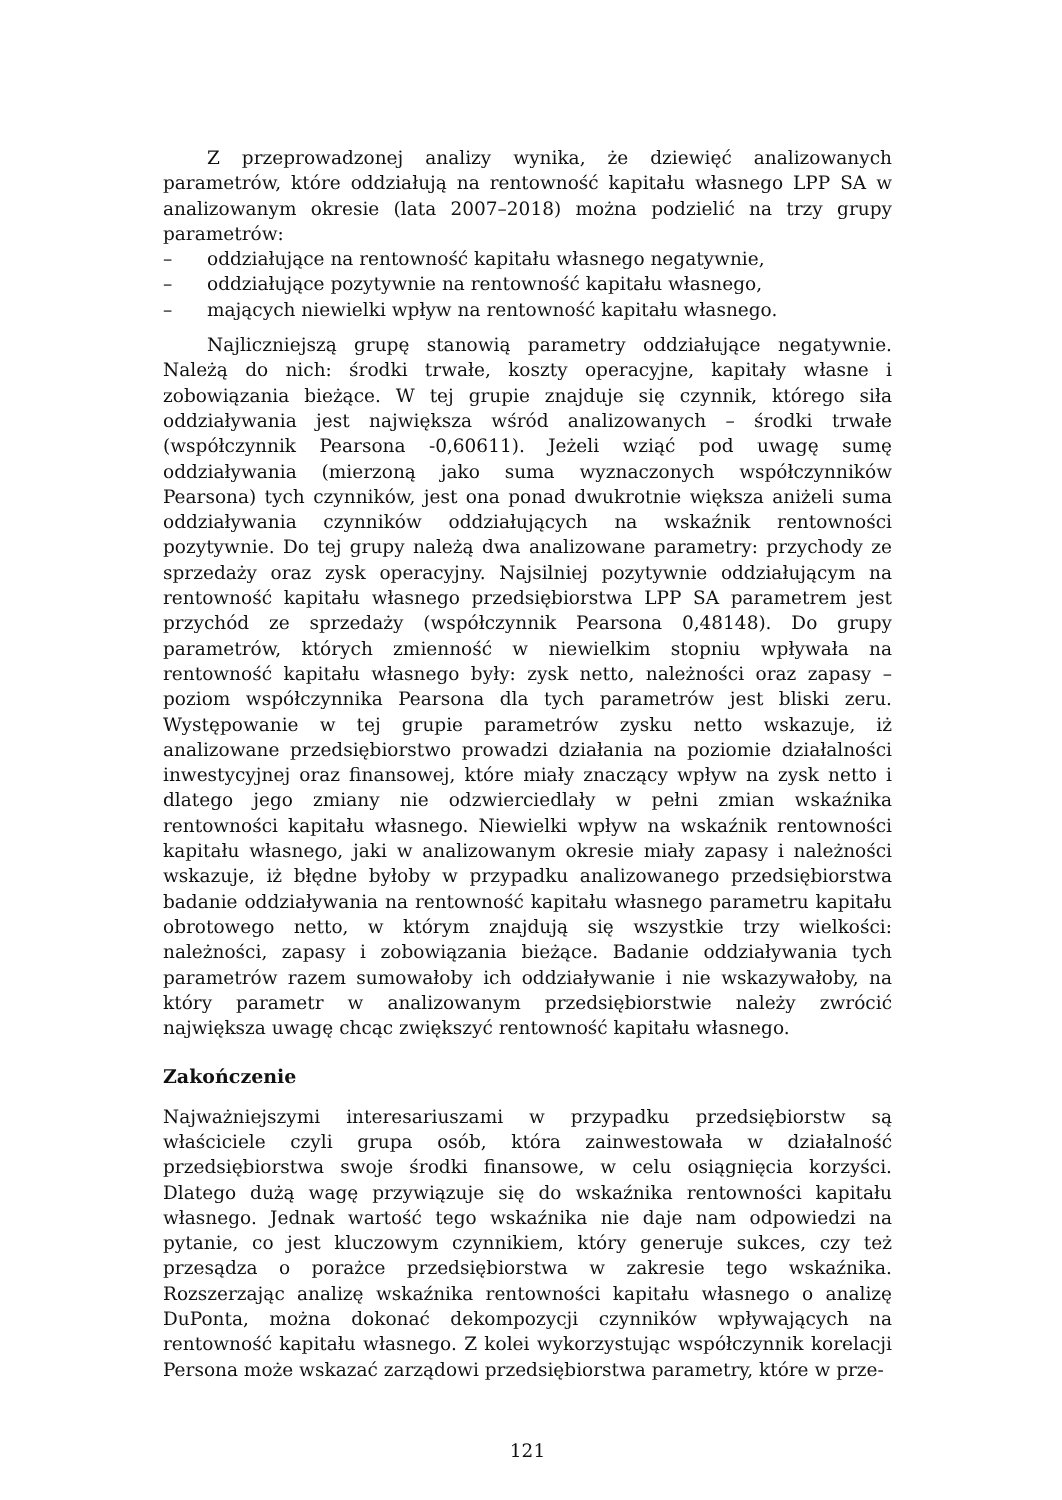Z przeprowadzonej analizy wynika, że dziewięć analizowanych parametrów, które oddziałują na rentowność kapitału własnego LPP SA w analizowanym okresie (lata 2007–2018) można podzielić na trzy grupy parametrów:
– oddziałujące na rentowność kapitału własnego negatywnie,
– oddziałujące pozytywnie na rentowność kapitału własnego,
– mających niewielki wpływ na rentowność kapitału własnego.
Najliczniejszą grupę stanowią parametry oddziałujące negatywnie. Należą do nich: środki trwałe, koszty operacyjne, kapitały własne i zobowiązania bieżące. W tej grupie znajduje się czynnik, którego siła oddziaływania jest największa wśród analizowanych – środki trwałe (współczynnik Pearsona -0,60611). Jeżeli wziąć pod uwagę sumę oddziaływania (mierzoną jako suma wyznaczonych współczynników Pearsona) tych czynników, jest ona ponad dwukrotnie większa aniżeli suma oddziaływania czynników oddziałujących na wskaźnik rentowności pozytywnie. Do tej grupy należą dwa analizowane parametry: przychody ze sprzedaży oraz zysk operacyjny. Najsilniej pozytywnie oddziałującym na rentowność kapitału własnego przedsiębiorstwa LPP SA parametrem jest przychód ze sprzedaży (współczynnik Pearsona 0,48148). Do grupy parametrów, których zmienność w niewielkim stopniu wpływała na rentowność kapitału własnego były: zysk netto, należności oraz zapasy – poziom współczynnika Pearsona dla tych parametrów jest bliski zeru. Występowanie w tej grupie parametrów zysku netto wskazuje, iż analizowane przedsiębiorstwo prowadzi działania na poziomie działalności inwestycyjnej oraz finansowej, które miały znaczący wpływ na zysk netto i dlatego jego zmiany nie odzwierciedlały w pełni zmian wskaźnika rentowności kapitału własnego. Niewielki wpływ na wskaźnik rentowności kapitału własnego, jaki w analizowanym okresie miały zapasy i należności wskazuje, iż błędne byłoby w przypadku analizowanego przedsiębiorstwa badanie oddziaływania na rentowność kapitału własnego parametru kapitału obrotowego netto, w którym znajdują się wszystkie trzy wielkości: należności, zapasy i zobowiązania bieżące. Badanie oddziaływania tych parametrów razem sumowałoby ich oddziaływanie i nie wskazywałoby, na który parametr w analizowanym przedsiębiorstwie należy zwrócić największa uwagę chcąc zwiększyć rentowność kapitału własnego.
Zakończenie
Najważniejszymi interesariuszami w przypadku przedsiębiorstw są właściciele czyli grupa osób, która zainwestowała w działalność przedsiębiorstwa swoje środki finansowe, w celu osiągnięcia korzyści. Dlatego dużą wagę przywiązuje się do wskaźnika rentowności kapitału własnego. Jednak wartość tego wskaźnika nie daje nam odpowiedzi na pytanie, co jest kluczowym czynnikiem, który generuje sukces, czy też przesądza o porażce przedsiębiorstwa w zakresie tego wskaźnika. Rozszerzając analizę wskaźnika rentowności kapitału własnego o analizę DuPonta, można dokonać dekompozycji czynników wpływających na rentowność kapitału własnego. Z kolei wykorzystując współczynnik korelacji Persona może wskazać zarządowi przedsiębiorstwa parametry, które w prze-
121